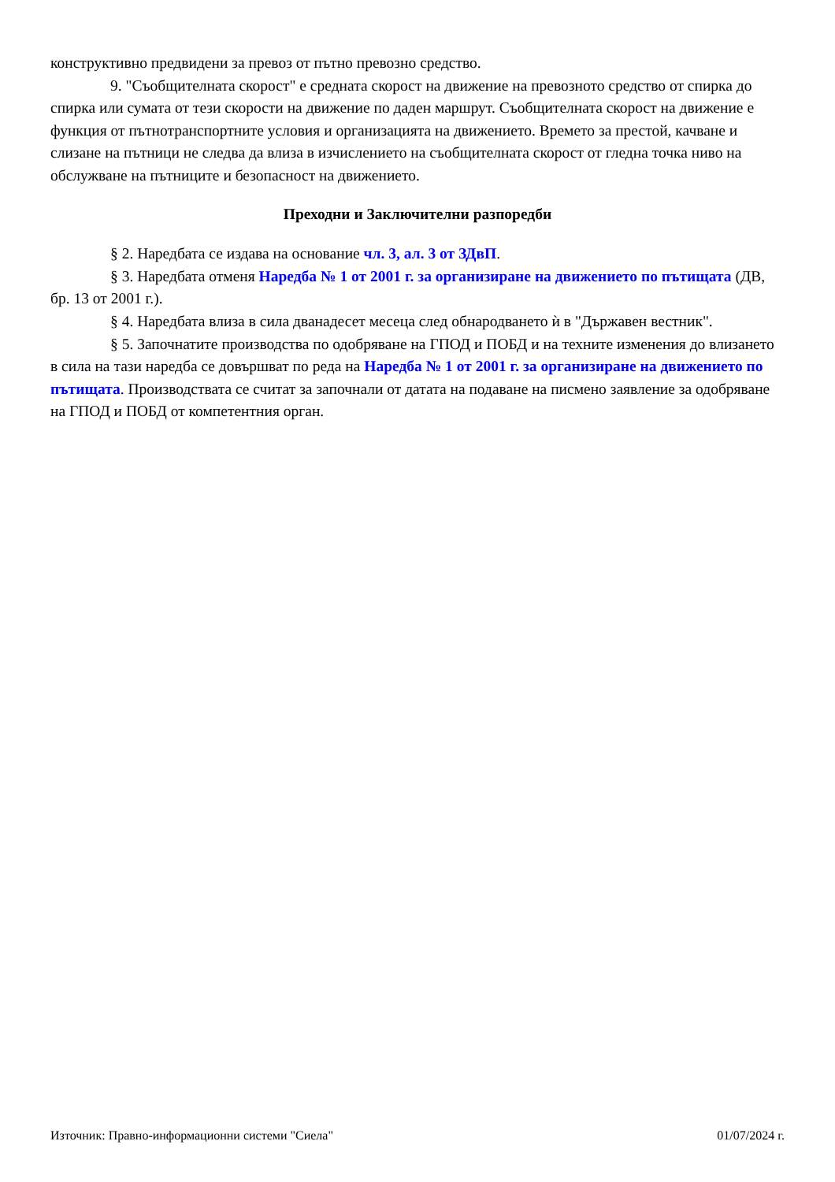конструктивно предвидени за превоз от пътно превозно средство.
9. "Съобщителната скорост" е средната скорост на движение на превозното средство от спирка до спирка или сумата от тези скорости на движение по даден маршрут. Съобщителната скорост на движение е функция от пътнотранспортните условия и организацията на движението. Времето за престой, качване и слизане на пътници не следва да влиза в изчислението на съобщителната скорост от гледна точка ниво на обслужване на пътниците и безопасност на движението.
Преходни и Заключителни разпоредби
§ 2. Наредбата се издава на основание чл. 3, ал. 3 от ЗДвП.
§ 3. Наредбата отменя Наредба № 1 от 2001 г. за организиране на движението по пътищата (ДВ, бр. 13 от 2001 г.).
§ 4. Наредбата влиза в сила дванадесет месеца след обнародването ѝ в "Държавен вестник".
§ 5. Започнатите производства по одобряване на ГПОД и ПОБД и на техните изменения до влизането в сила на тази наредба се довършват по реда на Наредба № 1 от 2001 г. за организиране на движението по пътищата. Производствата се считат за започнали от датата на подаване на писмено заявление за одобряване на ГПОД и ПОБД от компетентния орган.
Източник: Правно-информационни системи "Сиела" 01/07/2024 г.